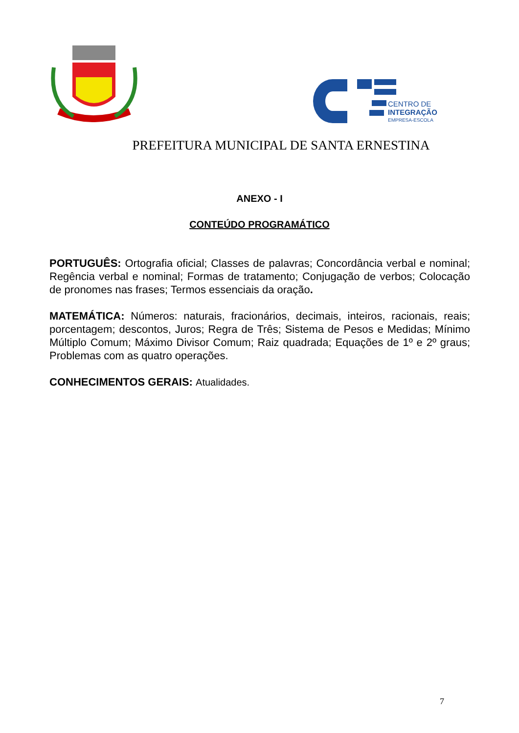CENTRO DE
INTEGRAÇÃO
EMPRESA-ESCOLA
PREFEITURA MUNICIPAL DE SANTA ERNESTINA
ANEXO - I
CONTEÚDO PROGRAMÁTICO
PORTUGUÊS: Ortografia oficial; Classes de palavras; Concordância verbal e nominal; Regência verbal e nominal; Formas de tratamento; Conjugação de verbos; Colocação de pronomes nas frases; Termos essenciais da oração.
MATEMÁTICA: Números: naturais, fracionários, decimais, inteiros, racionais, reais; porcentagem; descontos, Juros; Regra de Três; Sistema de Pesos e Medidas; Mínimo Múltiplo Comum; Máximo Divisor Comum; Raiz quadrada; Equações de 1º e 2º graus; Problemas com as quatro operações.
CONHECIMENTOS GERAIS: Atualidades.
7